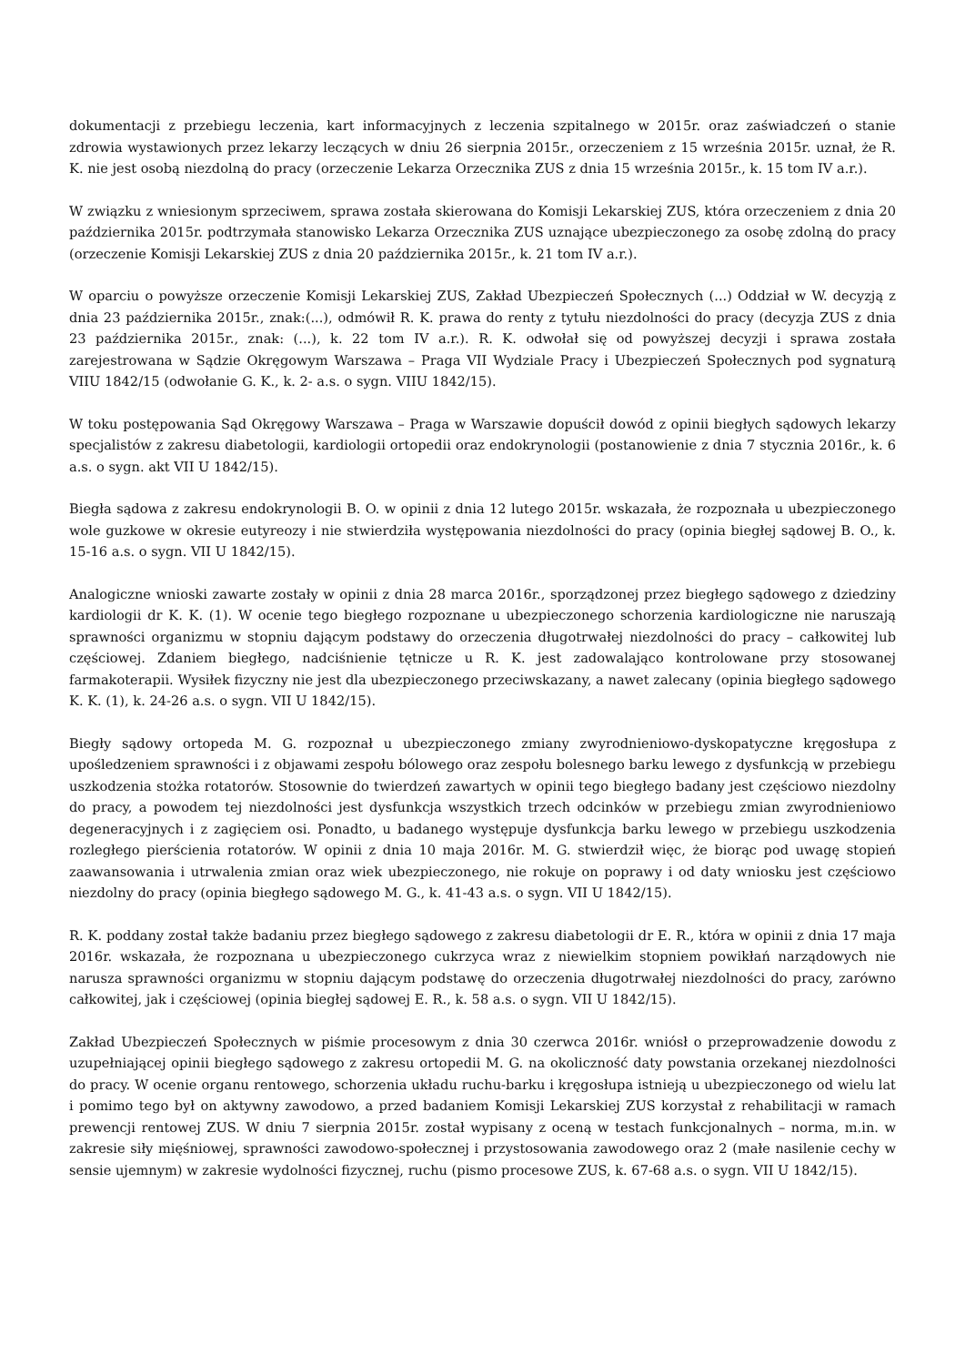dokumentacji z przebiegu leczenia, kart informacyjnych z leczenia szpitalnego w 2015r. oraz zaświadczeń o stanie zdrowia wystawionych przez lekarzy leczących w dniu 26 sierpnia 2015r., orzeczeniem z 15 września 2015r. uznał, że R. K. nie jest osobą niezdolną do pracy (orzeczenie Lekarza Orzecznika ZUS z dnia 15 września 2015r., k. 15 tom IV a.r.).
W związku z wniesionym sprzeciwem, sprawa została skierowana do Komisji Lekarskiej ZUS, która orzeczeniem z dnia 20 października 2015r. podtrzymała stanowisko Lekarza Orzecznika ZUS uznające ubezpieczonego za osobę zdolną do pracy (orzeczenie Komisji Lekarskiej ZUS z dnia 20 października 2015r., k. 21 tom IV a.r.).
W oparciu o powyższe orzeczenie Komisji Lekarskiej ZUS, Zakład Ubezpieczeń Społecznych (...) Oddział w W. decyzją z dnia 23 października 2015r., znak:(...), odmówił R. K. prawa do renty z tytułu niezdolności do pracy (decyzja ZUS z dnia 23 października 2015r., znak: (...), k. 22 tom IV a.r.). R. K. odwołał się od powyższej decyzji i sprawa została zarejestrowana w Sądzie Okręgowym Warszawa – Praga VII Wydziale Pracy i Ubezpieczeń Społecznych pod sygnaturą VIIU 1842/15 (odwołanie G. K., k. 2- a.s. o sygn. VIIU 1842/15).
W toku postępowania Sąd Okręgowy Warszawa – Praga w Warszawie dopuścił dowód z opinii biegłych sądowych lekarzy specjalistów z zakresu diabetologii, kardiologii ortopedii oraz endokrynologii (postanowienie z dnia 7 stycznia 2016r., k. 6 a.s. o sygn. akt VII U 1842/15).
Biegła sądowa z zakresu endokrynologii B. O. w opinii z dnia 12 lutego 2015r. wskazała, że rozpoznała u ubezpieczonego wole guzkowe w okresie eutyreozy i nie stwierdziła występowania niezdolności do pracy (opinia biegłej sądowej B. O., k. 15-16 a.s. o sygn. VII U 1842/15).
Analogiczne wnioski zawarte zostały w opinii z dnia 28 marca 2016r., sporządzonej przez biegłego sądowego z dziedziny kardiologii dr K. K. (1). W ocenie tego biegłego rozpoznane u ubezpieczonego schorzenia kardiologiczne nie naruszają sprawności organizmu w stopniu dającym podstawy do orzeczenia długotrwałej niezdolności do pracy – całkowitej lub częściowej. Zdaniem biegłego, nadciśnienie tętnicze u R. K. jest zadowalająco kontrolowane przy stosowanej farmakoterapii. Wysiłek fizyczny nie jest dla ubezpieczonego przeciwskazany, a nawet zalecany (opinia biegłego sądowego K. K. (1), k. 24-26 a.s. o sygn. VII U 1842/15).
Biegły sądowy ortopeda M. G. rozpoznał u ubezpieczonego zmiany zwyrodnieniowo-dyskopatyczne kręgosłupa z upośledzeniem sprawności i z objawami zespołu bólowego oraz zespołu bolesnego barku lewego z dysfunkcją w przebiegu uszkodzenia stożka rotatorów. Stosownie do twierdzeń zawartych w opinii tego biegłego badany jest częściowo niezdolny do pracy, a powodem tej niezdolności jest dysfunkcja wszystkich trzech odcinków w przebiegu zmian zwyrodnieniowo degeneracyjnych i z zagięciem osi. Ponadto, u badanego występuje dysfunkcja barku lewego w przebiegu uszkodzenia rozległego pierścienia rotatorów. W opinii z dnia 10 maja 2016r. M. G. stwierdził więc, że biorąc pod uwagę stopień zaawansowania i utrwalenia zmian oraz wiek ubezpieczonego, nie rokuje on poprawy i od daty wniosku jest częściowo niezdolny do pracy (opinia biegłego sądowego M. G., k. 41-43 a.s. o sygn. VII U 1842/15).
R. K. poddany został także badaniu przez biegłego sądowego z zakresu diabetologii dr E. R., która w opinii z dnia 17 maja 2016r. wskazała, że rozpoznana u ubezpieczonego cukrzyca wraz z niewielkim stopniem powikłań narządowych nie narusza sprawności organizmu w stopniu dającym podstawę do orzeczenia długotrwałej niezdolności do pracy, zarówno całkowitej, jak i częściowej (opinia biegłej sądowej E. R., k. 58 a.s. o sygn. VII U 1842/15).
Zakład Ubezpieczeń Społecznych w piśmie procesowym z dnia 30 czerwca 2016r. wniósł o przeprowadzenie dowodu z uzupełniającej opinii biegłego sądowego z zakresu ortopedii M. G. na okoliczność daty powstania orzekanej niezdolności do pracy. W ocenie organu rentowego, schorzenia układu ruchu-barku i kręgosłupa istnieją u ubezpieczonego od wielu lat i pomimo tego był on aktywny zawodowo, a przed badaniem Komisji Lekarskiej ZUS korzystał z rehabilitacji w ramach prewencji rentowej ZUS. W dniu 7 sierpnia 2015r. został wypisany z oceną w testach funkcjonalnych – norma, m.in. w zakresie siły mięśniowej, sprawności zawodowo-społecznej i przystosowania zawodowego oraz 2 (małe nasilenie cechy w sensie ujemnym) w zakresie wydolności fizycznej, ruchu (pismo procesowe ZUS, k. 67-68 a.s. o sygn. VII U 1842/15).